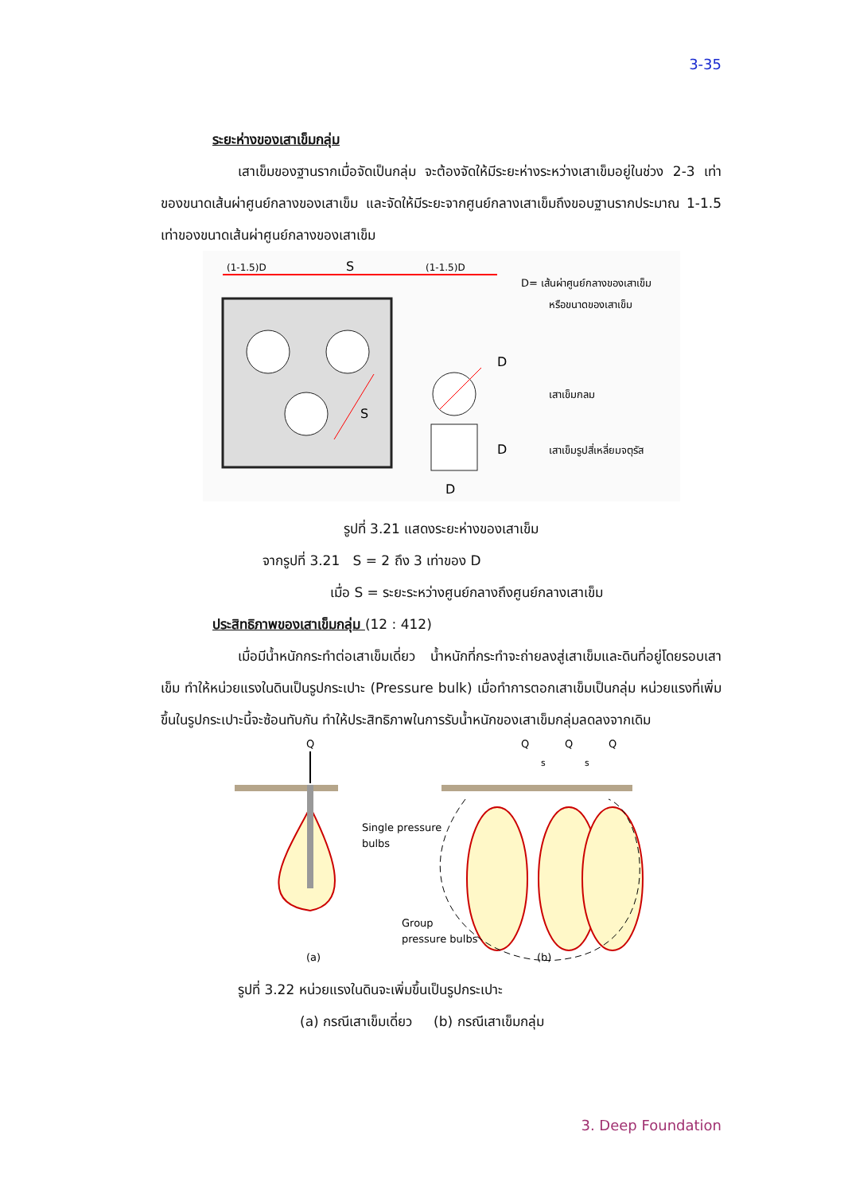3-35
ระยะห่างของเสาเข็มกลุ่ม
เสาเข็มของฐานรากเมื่อจัดเป็นกลุ่ม จะต้องจัดให้มีระยะห่างระหว่างเสาเข็มอยู่ในช่วง 2-3 เท่าของขนาดเส้นผ่าศูนย์กลางของเสาเข็ม และจัดให้มีระยะจากศูนย์กลางเสาเข็มถึงขอบฐานรากประมาณ 1-1.5 เท่าของขนาดเส้นผ่าศูนย์กลางของเสาเข็ม
(1-1.5)D
S
(1-1.5)D
S
D
D
D
D= เส้นผ่าศูนย์กลางของเสาเข็ม
หรือขนาดของเสาเข็ม
เสาเข็มกลม
เสาเข็มรูปสี่เหลี่ยมจตุรัส
รูปที่ 3.21 แสดงระยะห่างของเสาเข็ม
จากรูปที่ 3.21 S = 2 ถึง 3 เท่าของ D
เมื่อ S = ระยะระหว่างศูนย์กลางถึงศูนย์กลางเสาเข็ม
ประสิทธิภาพของเสาเข็มกลุ่ม (12 : 412)
เมื่อมีน้ำหนักกระทำต่อเสาเข็มเดี่ยว น้ำหนักที่กระทำจะถ่ายลงสู่เสาเข็มและดินที่อยู่โดยรอบเสาเข็ม ทำให้หน่วยแรงในดินเป็นรูปกระเปาะ (Pressure bulk) เมื่อทำการตอกเสาเข็มเป็นกลุ่ม หน่วยแรงที่เพิ่มขึ้นในรูปกระเปาะนี้จะซ้อนทับกัน ทำให้ประสิทธิภาพในการรับน้ำหนักของเสาเข็มกลุ่มลดลงจากเดิม
Q
Single pressure
bulbs
Q
Q
Q
s
s
Group
pressure bulbs
(a)
(b)
รูปที่ 3.22 หน่วยแรงในดินจะเพิ่มขึ้นเป็นรูปกระเปาะ
(a) กรณีเสาเข็มเดี่ยว (b) กรณีเสาเข็มกลุ่ม
3. Deep Foundation